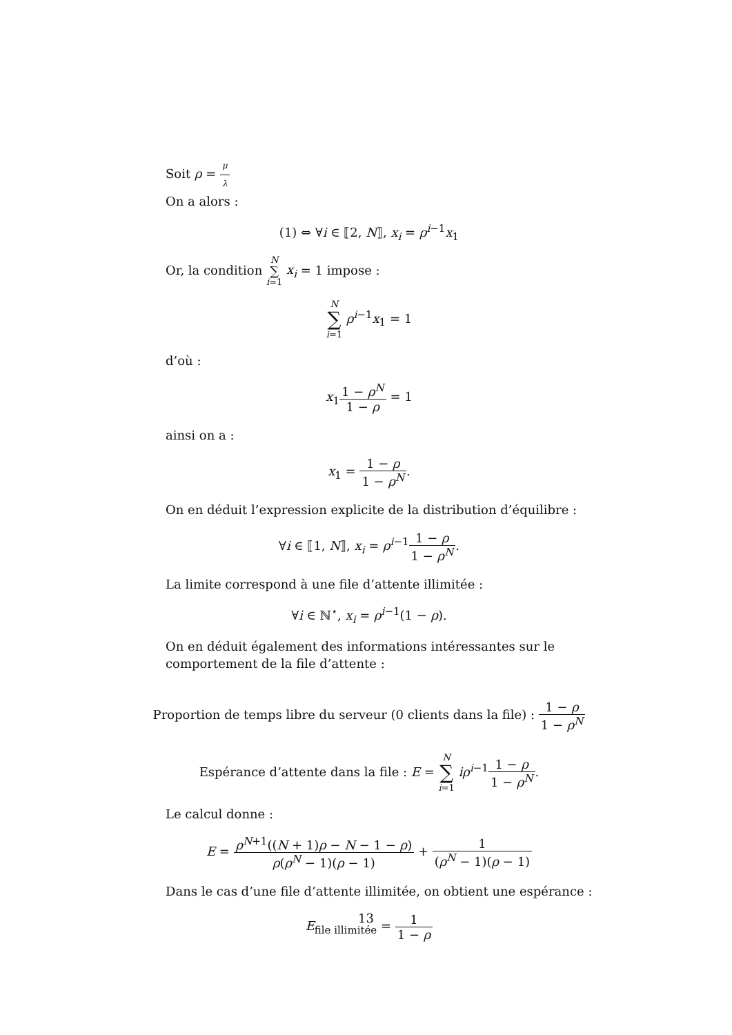Soit ρ = μ λ
On a alors :
(1) ⇔ ∀i ∈ ⟦2, N⟧, x<sub>i</sub> = ρ<sup>i−1</sup>x<sub>1</sub>
Or, la condition N ∑ i=1 x<sub>i</sub> = 1 impose :
N ∑ i=1 ρ<sup>i−1</sup>x<sub>1</sub> = 1
d’où :
x<sub>1</sub>1 − ρ<sup>N</sup> 1 − ρ = 1
ainsi on a :
x<sub>1</sub> = 1 − ρ 1 − ρ<sup>N</sup>.
On en déduit l’expression explicite de la distribution d’équilibre :
∀i ∈ ⟦1, N⟧, x<sub>i</sub> = ρ<sup>i−1</sup>1 − ρ 1 − ρ<sup>N</sup>.
La limite correspond à une file d’attente illimitée :
∀i ∈ ℕ<sup>⋆</sup>, x<sub>i</sub> = ρ<sup>i−1</sup>(1 − ρ).
On en déduit également des informations intéressantes sur le comportement de la file d’attente :
Proportion de temps libre du serveur (0 clients dans la file) : 1 − ρ 1 − ρ<sup>N</sup>
Espérance d’attente dans la file : E = N ∑ i=1 iρ<sup>i−1</sup>1 − ρ 1 − ρ<sup>N</sup>.
Le calcul donne :
E = ρ<sup>N+1</sup>((N + 1)ρ − N − 1 − ρ) ρ(ρ<sup>N</sup> − 1)(ρ − 1) + 1 (ρ<sup>N</sup> − 1)(ρ − 1)
Dans le cas d’une file d’attente illimitée, on obtient une espérance :
E<sub>file illimitée</sub> = 1 1 − ρ
13